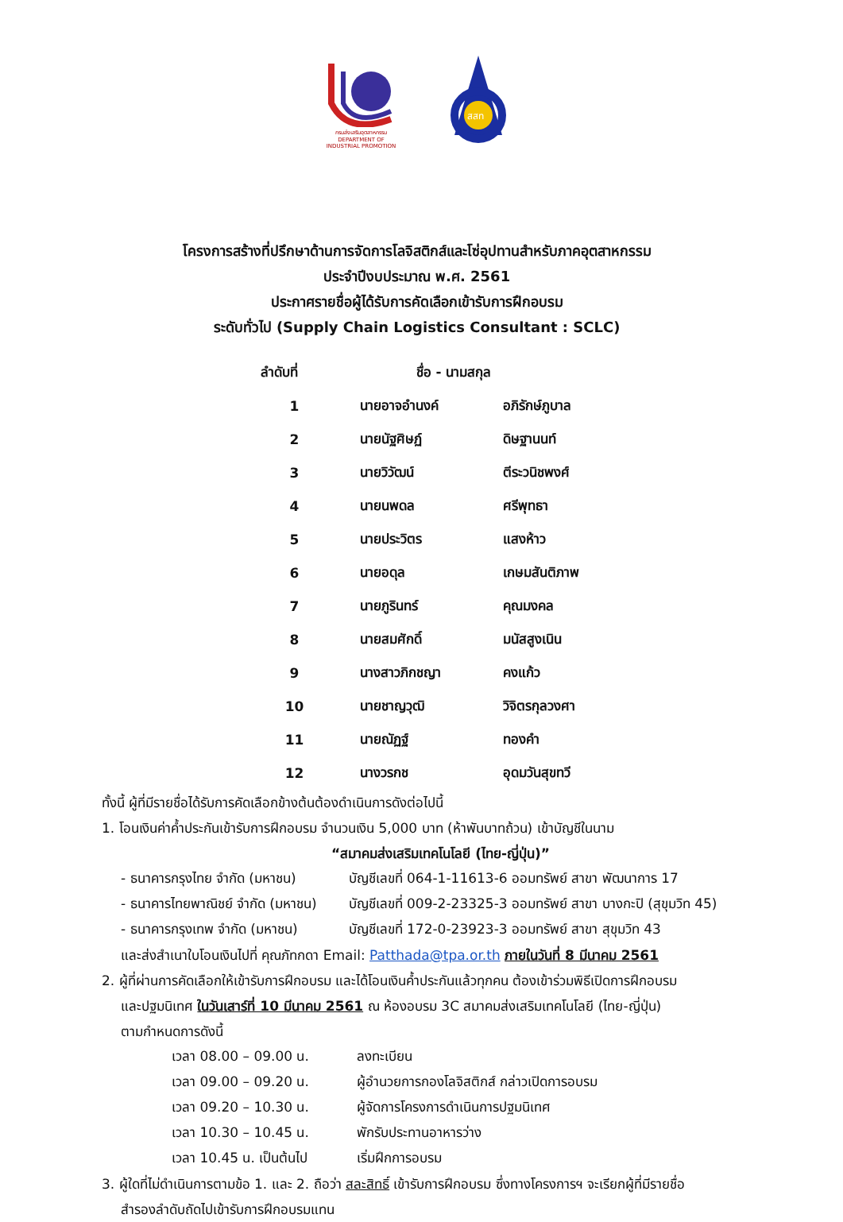กรมส่งเสริมอุตสาหกรรม
DEPARTMENT OF INDUSTRIAL PROMOTION
สสท
โครงการสร้างที่ปรึกษาด้านการจัดการโลจิสติกส์และโซ่อุปทานสำหรับภาคอุตสาหกรรม
ประจำปีงบประมาณ พ.ศ. 2561
ประกาศรายชื่อผู้ได้รับการคัดเลือกเข้ารับการฝึกอบรม
ระดับทั่วไป (Supply Chain Logistics Consultant : SCLC)
| ลำดับที่ | ชื่อ - นามสกุล | |
| --- | --- | --- |
| 1 | นายอาจอำนงค์ | อภิรักษ์ภูบาล |
| 2 | นายนัฐศิษฏ์ | ดิษฐานนท์ |
| 3 | นายวิวัฒน์ | ตีระวนิชพงศ์ |
| 4 | นายนพดล | ศรีพุทธา |
| 5 | นายประวิตร | แสงห้าว |
| 6 | นายอดุล | เกษมสันติภาพ |
| 7 | นายภูรินทร์ | คุณมงคล |
| 8 | นายสมศักดิ์ | มนัสสูงเนิน |
| 9 | นางสาวภิกชญา | คงแก้ว |
| 10 | นายชาญวุฒิ | วิจิตรกุลวงศา |
| 11 | นายณัฏฐ์ | ทองคำ |
| 12 | นางวรกช | อุดมวันสุขทวี |
ทั้งนี้ ผู้ที่มีรายชื่อได้รับการคัดเลือกข้างต้นต้องดำเนินการดังต่อไปนี้
1. โอนเงินค่าค้ำประกันเข้ารับการฝึกอบรม จำนวนเงิน 5,000 บาท (ห้าพันบาทถ้วน) เข้าบัญชีในนาม
“สมาคมส่งเสริมเทคโนโลยี (ไทย-ญี่ปุ่น)”
| - ธนาคารกรุงไทย จำกัด (มหาชน) | บัญชีเลขที่ 064-1-11613-6 ออมทรัพย์ สาขา พัฒนาการ 17 |
| - ธนาคารไทยพาณิชย์ จำกัด (มหาชน) | บัญชีเลขที่ 009-2-23325-3 ออมทรัพย์ สาขา บางกะปิ (สุขุมวิท 45) |
| - ธนาคารกรุงเทพ จำกัด (มหาชน) | บัญชีเลขที่ 172-0-23923-3 ออมทรัพย์ สาขา สุขุมวิท 43 |
และส่งสำเนาใบโอนเงินไปที่ คุณภัทกดา Email: Patthada@tpa.or.th ภายในวันที่ 8 มีนาคม 2561
2. ผู้ที่ผ่านการคัดเลือกให้เข้ารับการฝึกอบรม และได้โอนเงินค้ำประกันแล้วทุกคน ต้องเข้าร่วมพิธีเปิดการฝึกอบรม
และปฐมนิเทศ ในวันเสาร์ที่ 10 มีนาคม 2561 ณ ห้องอบรม 3C สมาคมส่งเสริมเทคโนโลยี (ไทย-ญี่ปุ่น)
ตามกำหนดการดังนี้
| เวลา 08.00 – 09.00 น. | ลงทะเบียน |
| เวลา 09.00 – 09.20 น. | ผู้อำนวยการกองโลจิสติกส์ กล่าวเปิดการอบรม |
| เวลา 09.20 – 10.30 น. | ผู้จัดการโครงการดำเนินการปฐมนิเทศ |
| เวลา 10.30 – 10.45 น. | พักรับประทานอาหารว่าง |
| เวลา 10.45 น. เป็นต้นไป | เริ่มฝึกการอบรม |
3. ผู้ใดที่ไม่ดำเนินการตามข้อ 1. และ 2. ถือว่า สละสิทธิ์ เข้ารับการฝึกอบรม ซึ่งทางโครงการฯ จะเรียกผู้ที่มีรายชื่อ
สำรองลำดับถัดไปเข้ารับการฝึกอบรมแทน